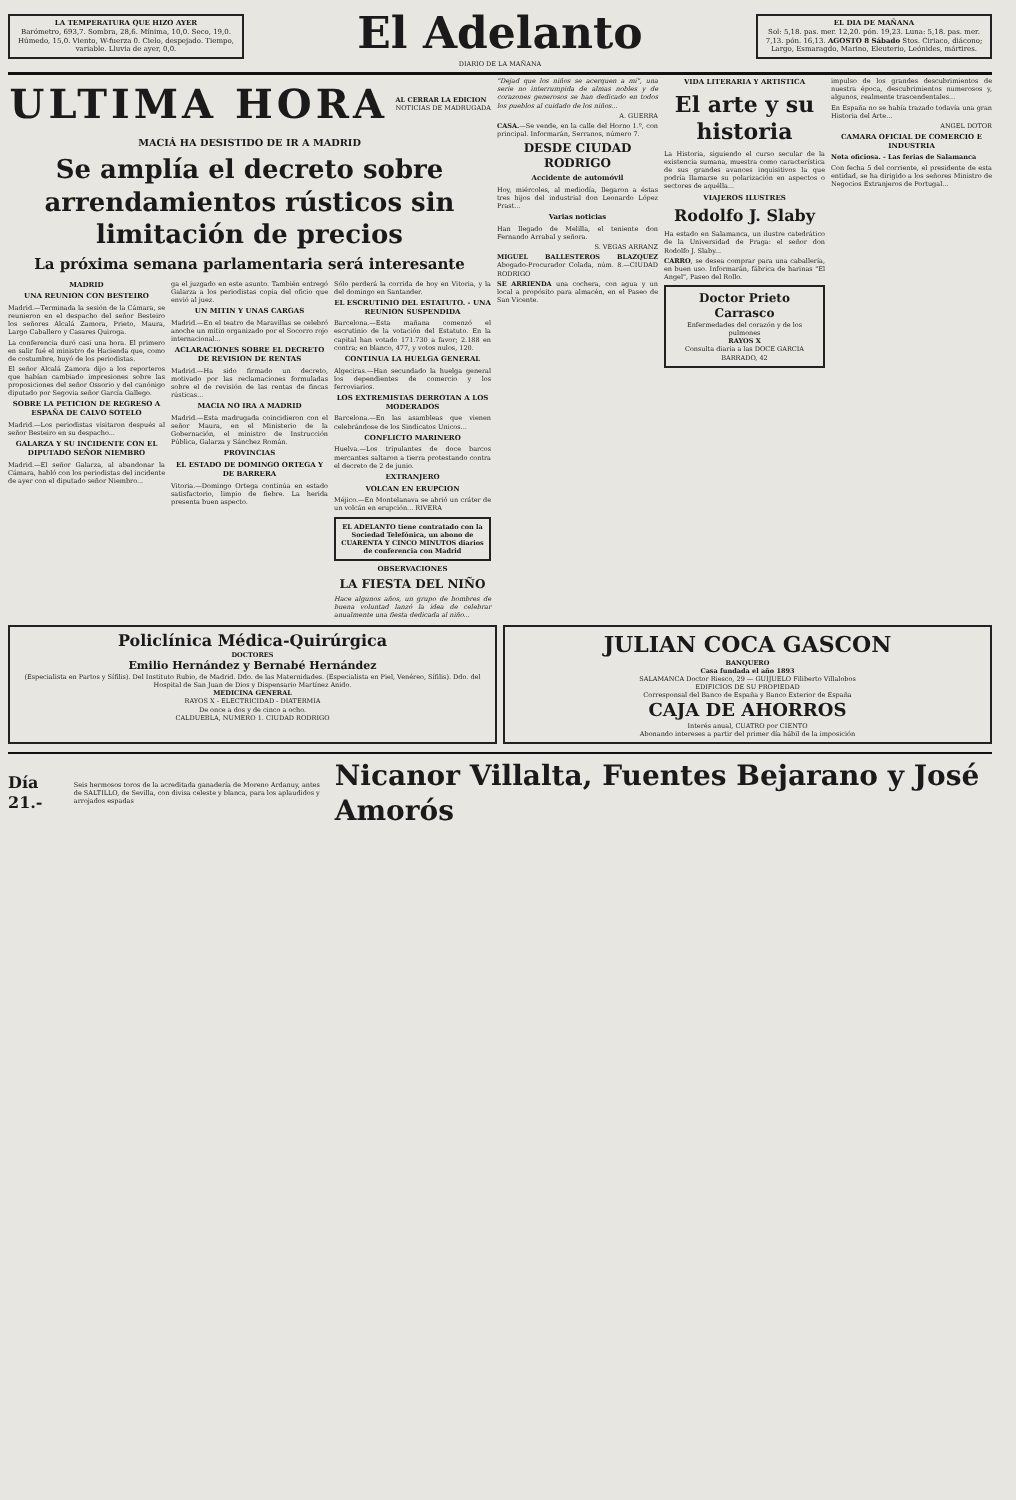LA TEMPERATURA QUE HIZO AYER
Barómetro, 693,7. Sombra, 28,6. Mínima, 10,0. Seco, 19,0. Húmedo, 15,0. Viento, W-fuerza 0. Cielo, despejado. Tiempo, variable. Lluvia de ayer, 0,0.
El Adelanto
DIARIO DE LA MAÑANA
EL DIA DE MAÑANA
Sol: 5,18. pas. mer. 12,20. pón. 19,23. Luna: 5,18. pas. mer. 7,13. pón. 16,13. AGOSTO 8 Sábado Stos. Ciriaco, diácono; Largo, Esmaragdo, Marino, Eleuterio, Leónides, mártires.
ULTIMA HORA
AL CERRAR LA EDICION
NOTICIAS DE MADRUGADA
MACIÁ HA DESISTIDO DE IR A MADRID
Se amplía el decreto sobre arrendamientos rústicos sin limitación de precios
La próxima semana parlamentaria será interesante
MADRID
UNA REUNION CON BESTEIRO
Madrid.—Terminada la sesión de la Cámara, se reunieron en el despacho del señor Besteiro los señores Alcalá Zamora, Prieto, Maura, Largo Caballero y Casares Quiroga.
La conferencia duró casi una hora. El primero en salir fué el ministro de Hacienda que, como de costumbre, huyó de los periodistas.
El señor Alcalá Zamora dijo a los reporteros que habían cambiado impresiones sobre las proposiciones del señor Ossorio y del canónigo diputado por Segovia señor García Gallego.
SOBRE LA PETICION DE REGRESO A ESPAÑA DE CALVO SOTELO
Madrid.—Los periodistas visitaron después al señor Besteiro en su despacho...
GALARZA Y SU INCIDENTE CON EL DIPUTADO SEÑOR NIEMBRO
Madrid.—El señor Galarza, al abandonar la Cámara, habló con los periodistas del incidente de ayer con el diputado señor Niembro...
ga el juzgado en este asunto. También entregó Galarza a los periodistas copia del oficio que envió al juez.
UN MITIN Y UNAS CARGAS
Madrid.—En el teatro de Maravillas se celebró anoche un mitin organizado por el Socorro rojo internacional...
ACLARACIONES SOBRE EL DECRETO DE REVISION DE RENTAS
Madrid.—Ha sido firmado un decreto, motivado por las reclamaciones formuladas sobre el de revisión de las rentas de fincas rústicas...
MACIA NO IRA A MADRID
Madrid.—Esta madrugada coincidieron con el señor Maura, en el Ministerio de la Gobernación, el ministro de Instrucción Pública, Galarza y Sánchez Román.
PROVINCIAS
EL ESTADO DE DOMINGO ORTEGA Y DE BARRERA
Vitoria.—Domingo Ortega continúa en estado satisfactorio, limpio de fiebre. La herida presenta buen aspecto.
Sólo perderá la corrida de hoy en Vitoria, y la del domingo en Santander.
EL ESCRUTINIO DEL ESTATUTO. - UNA REUNION SUSPENDIDA
Barcelona.—Esta mañana comenzó el escrutinio de la votación del Estatuto. En la capital han votado 171.730 a favor; 2.188 en contra; en blanco, 477, y votos nulos, 120.
CONTINUA LA HUELGA GENERAL
Algeciras.—Han secundado la huelga general los dependientes de comercio y los ferroviarios.
LOS EXTREMISTAS DERROTAN A LOS MODERADOS
Barcelona.—En las asambleas que vienen celebrándose de los Sindicatos Unicos...
CONFLICTO MARINERO
Huelva.—Los tripulantes de doce barcos mercantes saltaron a tierra protestando contra el decreto de 2 de junio.
EXTRANJERO
VOLCAN EN ERUPCION
Méjico.—En Montelanava se abrió un cráter de un volcán en erupción... RIVERA
EL ADELANTO tiene contratado con la Sociedad Telefónica, un abono de CUARENTA Y CINCO MINUTOS diarios de conferencia con Madrid
OBSERVACIONES
LA FIESTA DEL NIÑO
Hace algunos años, un grupo de hombres de buena voluntad lanzó la idea de celebrar anualmente una fiesta dedicada al niño...
"Dejad que los niños se acerquen a mí", una serie no interrumpida de almas nobles y de corazones generosos se han dedicado en todos los pueblos al cuidado de los niños...
A. GUERRA
CASA.—Se vende, en la calle del Horno 1.º, con principal. Informarán, Serranos, número 7.
DESDE CIUDAD RODRIGO
Accidente de automóvil
Hoy, miércoles, al mediodía, llegaron a éstas tres hijos del industrial don Leonardo López Prast...
Varias noticias
Han llegado de Melilla, el teniente don Fernando Arrabal y señora.
S. VEGAS ARRANZ
MIGUEL BALLESTEROS BLAZQUEZ Abogado-Procurador Colada, núm. 8.—CIUDAD RODRIGO
SE ARRIENDA una cochera, con agua y un local a propósito para almacén, en el Paseo de San Vicente.
VIDA LITERARIA Y ARTISTICA
El arte y su historia
La Historia, siguiendo el curso secular de la existencia sumana, muestra como característica de sus grandes avances inquisitivos la que podría llamarse su polarización en aspectos o sectores de aquélla...
VIAJEROS ILUSTRES
Rodolfo J. Slaby
Ha estado en Salamanca, un ilustre catedrático de la Universidad de Praga: el señor don Rodolfo J. Slaby...
CARRO, se desea comprar para una caballería, en buen uso. Informarán, fábrica de harinas "El Angel", Paseo del Rollo.
Doctor Prieto Carrasco
Enfermedades del corazón y de los pulmones
RAYOS X
Consulta diaria a las DOCE GARCIA BARRADO, 42
impulso de los grandes descubrimientos de nuestra época, descubrimientos numerosos y, algunos, realmente trascendentales...
En España no se había trazado todavía una gran Historia del Arte...
ANGEL DOTOR
CAMARA OFICIAL DE COMERCIO E INDUSTRIA
Nota oficiosa. - Las ferias de Salamanca
Con fecha 5 del corriente, el presidente de esta entidad, se ha dirigido a los señores Ministro de Negocios Extranjeros de Portugal...
Policlínica Médica-Quirúrgica
DOCTORES
Emilio Hernández y Bernabé Hernández
(Especialista en Partos y Sífilis). Del Instituto Rubio, de Madrid. Ddo. de las Maternidades. (Especialista en Piel, Venéreo, Sífilis). Ddo. del Hospital de San Juan de Dios y Dispensario Martínez Anido.
MEDICINA GENERAL
RAYOS X - ELECTRICIDAD - DIATERMIA
De once a dos y de cinco a ocho.
CALDUEBLA, NUMERO 1. CIUDAD RODRIGO
JULIAN COCA GASCON
BANQUERO
Casa fundada el año 1893
SALAMANCA Doctor Riesco, 29 — GUIJUELO Filiberto Villalobos
EDIFICIOS DE SU PROPIEDAD
Corresponsal del Banco de España y Banco Exterior de España
CAJA DE AHORROS
Interés anual, CUATRO por CIENTO
Abonando intereses a partir del primer día hábil de la imposición
Día 21.- Seis hermosos toros de la acreditada ganadería de Moreno Ardanuy, antes de SALTILLO, de Sevilla, con divisa celeste y blanca, para los aplaudidos y arrojados espadas Nicanor Villalta, Fuentes Bejarano y José Amorós